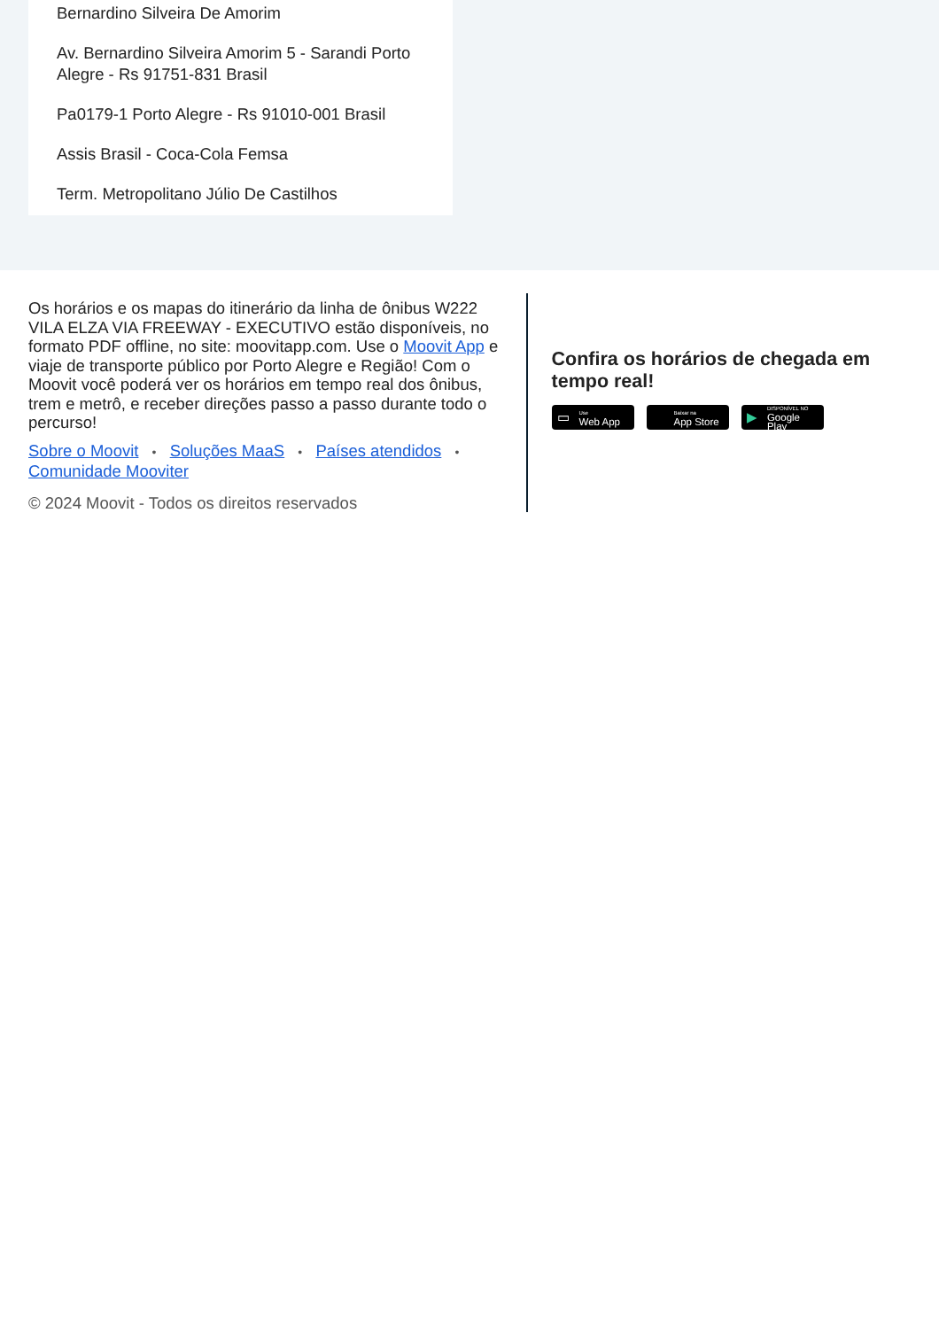Bernardino Silveira De Amorim
Av. Bernardino Silveira Amorim 5 - Sarandi Porto Alegre - Rs 91751-831 Brasil
Pa0179-1 Porto Alegre - Rs 91010-001 Brasil
Assis Brasil - Coca-Cola Femsa
Term. Metropolitano Júlio De Castilhos
Os horários e os mapas do itinerário da linha de ônibus W222 VILA ELZA VIA FREEWAY - EXECUTIVO estão disponíveis, no formato PDF offline, no site: moovitapp.com. Use o Moovit App e viaje de transporte público por Porto Alegre e Região! Com o Moovit você poderá ver os horários em tempo real dos ônibus, trem e metrô, e receber direções passo a passo durante todo o percurso!
Sobre o Moovit • Soluções MaaS • Países atendidos •
Comunidade Mooviter
© 2024 Moovit - Todos os direitos reservados
Confira os horários de chegada em tempo real!
▭ Use
Web App
Baixar na
App Store
▶ DISPONÍVEL NO
Google Play